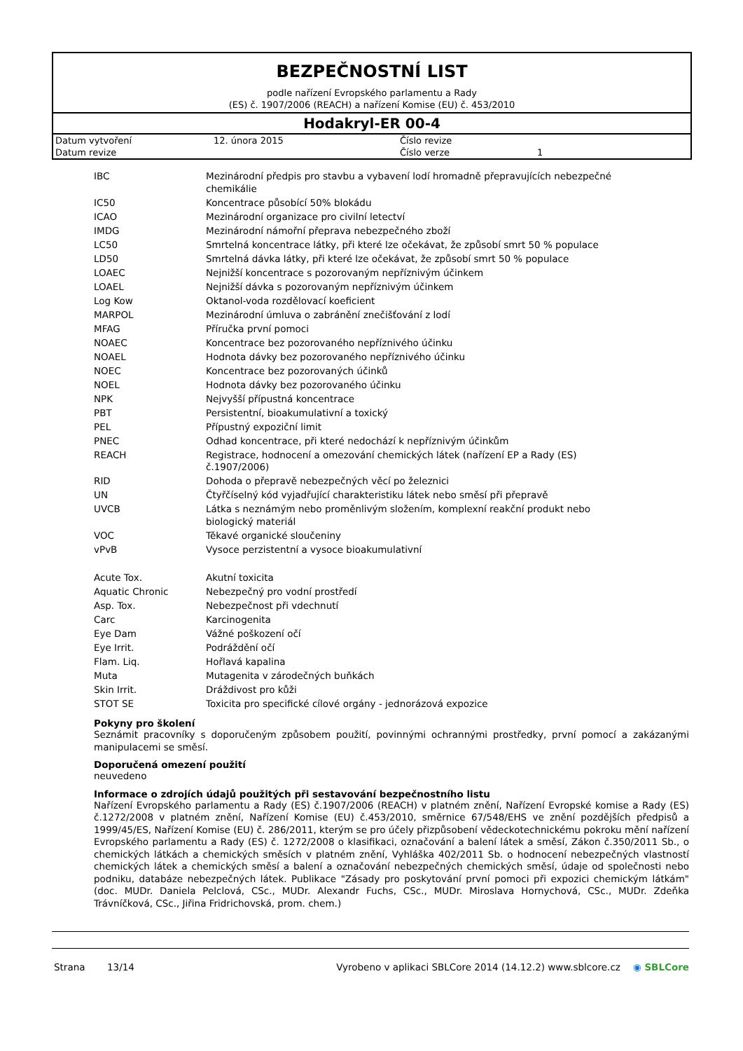BEZPEČNOSTNÍ LIST
podle nařízení Evropského parlamentu a Rady
(ES) č. 1907/2006 (REACH) a nařízení Komise (EU) č. 453/2010
Hodakryl-ER 00-4
| Datum vytvoření | 12. února 2015 | Číslo revize | |
| Datum revize | | Číslo verze | 1 |
| IBC | Mezinárodní předpis pro stavbu a vybavení lodí hromadně přepravujících nebezpečné chemikálie |
| IC50 | Koncentrace působící 50% blokádu |
| ICAO | Mezinárodní organizace pro civilní letectví |
| IMDG | Mezinárodní námořní přeprava nebezpečného zboží |
| LC50 | Smrtelná koncentrace látky, při které lze očekávat, že způsobí smrt 50 % populace |
| LD50 | Smrtelná dávka látky, při které lze očekávat, že způsobí smrt 50 % populace |
| LOAEC | Nejnižší koncentrace s pozorovaným nepříznivým účinkem |
| LOAEL | Nejnižší dávka s pozorovaným nepříznivým účinkem |
| Log Kow | Oktanol-voda rozdělovací koeficient |
| MARPOL | Mezinárodní úmluva o zabránění znečišťování z lodí |
| MFAG | Příručka první pomoci |
| NOAEC | Koncentrace bez pozorovaného nepříznivého účinku |
| NOAEL | Hodnota dávky bez pozorovaného nepříznivého účinku |
| NOEC | Koncentrace bez pozorovaných účinků |
| NOEL | Hodnota dávky bez pozorovaného účinku |
| NPK | Nejvyšší přípustná koncentrace |
| PBT | Persistentní, bioakumulativní a toxický |
| PEL | Přípustný expoziční limit |
| PNEC | Odhad koncentrace, při které nedochází k nepříznivým účinkům |
| REACH | Registrace, hodnocení a omezování chemických látek (nařízení EP a Rady (ES) č.1907/2006) |
| RID | Dohoda o přepravě nebezpečných věcí po železnici |
| UN | Čtyřčíselný kód vyjadřující charakteristiku látek nebo směsí při přepravě |
| UVCB | Látka s neznámým nebo proměnlivým složením, komplexní reakční produkt nebo biologický materiál |
| VOC | Těkavé organické sloučeniny |
| vPvB | Vysoce perzistentní a vysoce bioakumulativní |
| Acute Tox. | Akutní toxicita |
| Aquatic Chronic | Nebezpečný pro vodní prostředí |
| Asp. Tox. | Nebezpečnost při vdechnutí |
| Carc | Karcinogenita |
| Eye Dam | Vážné poškození očí |
| Eye Irrit. | Podráždění očí |
| Flam. Liq. | Hořlavá kapalina |
| Muta | Mutagenita v zárodečných buňkách |
| Skin Irrit. | Dráždivost pro kůži |
| STOT SE | Toxicita pro specifické cílové orgány - jednorázová expozice |
Pokyny pro školení
Seznámit pracovníky s doporučeným způsobem použití, povinnými ochrannými prostředky, první pomocí a zakázanými manipulacemi se směsí.
Doporučená omezení použití
neuvedeno
Informace o zdrojích údajů použitých při sestavování bezpečnostního listu
Nařízení Evropského parlamentu a Rady (ES) č.1907/2006 (REACH) v platném znění, Nařízení Evropské komise a Rady (ES) č.1272/2008 v platném znění, Nařízení Komise (EU) č.453/2010, směrnice 67/548/EHS ve znění pozdějších předpisů a 1999/45/ES, Nařízení Komise (EU) č. 286/2011, kterým se pro účely přizpůsobení vědeckotechnickému pokroku mění nařízení Evropského parlamentu a Rady (ES) č. 1272/2008 o klasifikaci, označování a balení látek a směsí, Zákon č.350/2011 Sb., o chemických látkách a chemických směsích v platném znění, Vyhláška 402/2011 Sb. o hodnocení nebezpečných vlastností chemických látek a chemických směsí a balení a označování nebezpečných chemických směsí, údaje od společnosti nebo podniku, databáze nebezpečných látek. Publikace "Zásady pro poskytování první pomoci při expozici chemickým látkám" (doc. MUDr. Daniela Pelclová, CSc., MUDr. Alexandr Fuchs, CSc., MUDr. Miroslava Hornychová, CSc., MUDr. Zdeňka Trávníčková, CSc., Jiřina Fridrichovská, prom. chem.)
Strana 13/14 Vyrobeno v aplikaci SBLCore 2014 (14.12.2) www.sblcore.cz ◉ SBLCore